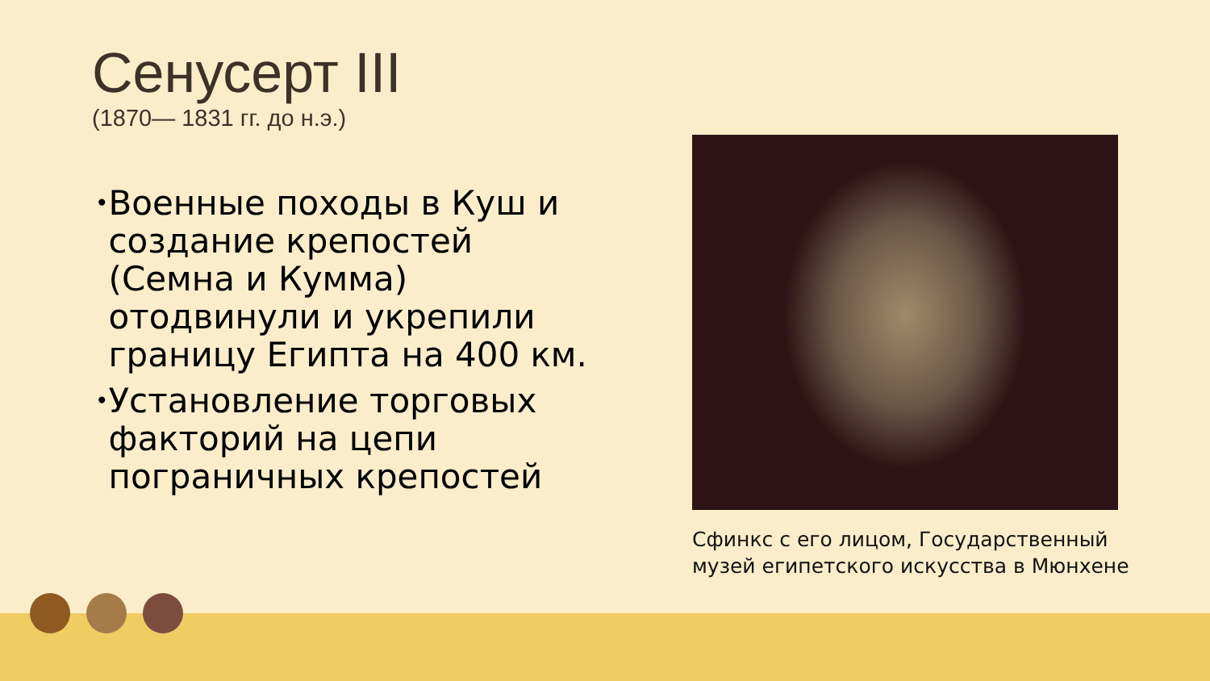Сенусерт III
(1870— 1831 гг. до н.э.)
• Военные походы в Куш и создание крепостей (Семна и Кумма) отодвинули и укрепили границу Египта на 400 км.
• Установление торговых факторий на цепи пограничных крепостей
Сфинкс с его лицом, Государственный музей египетского искусства в Мюнхене